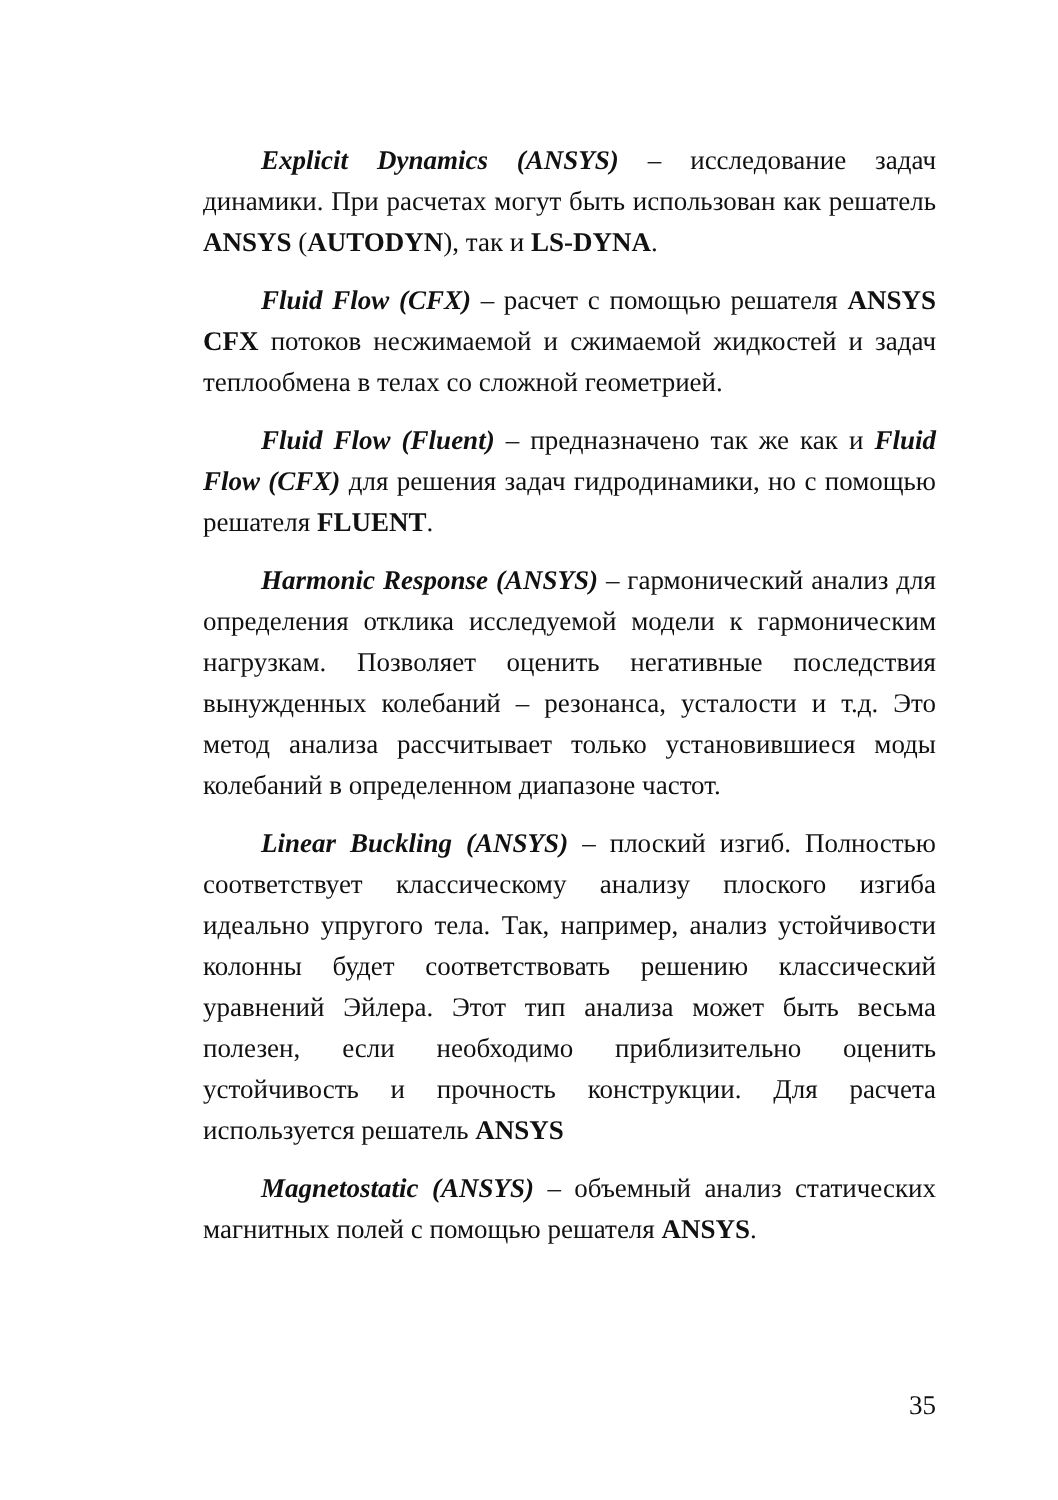Explicit Dynamics (ANSYS) – исследование задач динамики. При расчетах могут быть использован как решатель ANSYS (AUTODYN), так и LS-DYNA.
Fluid Flow (CFX) – расчет с помощью решателя ANSYS CFX потоков несжимаемой и сжимаемой жидкостей и задач теплообмена в телах со сложной геометрией.
Fluid Flow (Fluent) – предназначено так же как и Fluid Flow (CFX) для решения задач гидродинамики, но с помощью решателя FLUENT.
Harmonic Response (ANSYS) – гармонический анализ для определения отклика исследуемой модели к гармоническим нагрузкам. Позволяет оценить негативные последствия вынужденных колебаний – резонанса, усталости и т.д. Это метод анализа рассчитывает только установившиеся моды колебаний в определенном диапазоне частот.
Linear Buckling (ANSYS) – плоский изгиб. Полностью соответствует классическому анализу плоского изгиба идеально упругого тела. Так, например, анализ устойчивости колонны будет соответствовать решению классический уравнений Эйлера. Этот тип анализа может быть весьма полезен, если необходимо приблизительно оценить устойчивость и прочность конструкции. Для расчета используется решатель ANSYS
Magnetostatic (ANSYS) – объемный анализ статических магнитных полей с помощью решателя ANSYS.
35